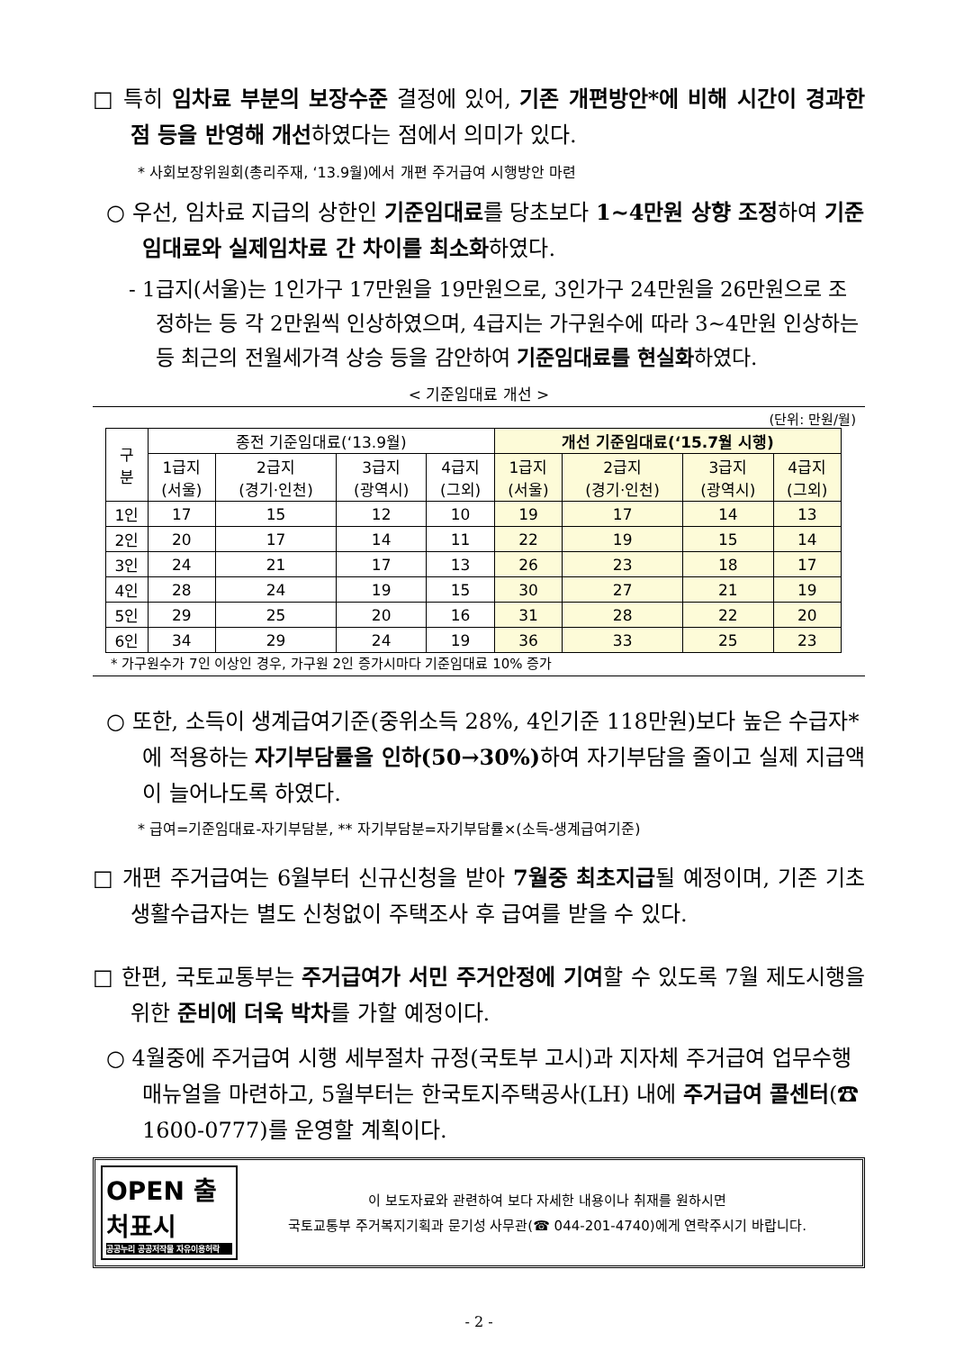□ 특히 임차료 부분의 보장수준 결정에 있어, 기존 개편방안*에 비해 시간이 경과한 점 등을 반영해 개선하였다는 점에서 의미가 있다.
* 사회보장위원회(총리주재, ‘13.9월)에서 개편 주거급여 시행방안 마련
○ 우선, 임차료 지급의 상한인 기준임대료를 당초보다 1~4만원 상향 조정하여 기준임대료와 실제임차료 간 차이를 최소화하였다.
- 1급지(서울)는 1인가구 17만원을 19만원으로, 3인가구 24만원을 26만원으로 조정하는 등 각 2만원씩 인상하였으며, 4급지는 가구원수에 따라 3~4만원 인상하는 등 최근의 전월세가격 상승 등을 감안하여 기준임대료를 현실화하였다.
< 기준임대료 개선 >
(단위: 만원/월)
| 구 분 | 종전 기준임대료(‘13.9월) | | | | 개선 기준임대료(‘15.7월 시행) | | | |
| --- | --- | --- | --- | --- | --- | --- | --- | --- |
| | 1급지 (서울) | 2급지 (경기·인천) | 3급지 (광역시) | 4급지 (그외) | 1급지 (서울) | 2급지 (경기·인천) | 3급지 (광역시) | 4급지 (그외) |
| 1인 | 17 | 15 | 12 | 10 | 19 | 17 | 14 | 13 |
| 2인 | 20 | 17 | 14 | 11 | 22 | 19 | 15 | 14 |
| 3인 | 24 | 21 | 17 | 13 | 26 | 23 | 18 | 17 |
| 4인 | 28 | 24 | 19 | 15 | 30 | 27 | 21 | 19 |
| 5인 | 29 | 25 | 20 | 16 | 31 | 28 | 22 | 20 |
| 6인 | 34 | 29 | 24 | 19 | 36 | 33 | 25 | 23 |
* 가구원수가 7인 이상인 경우, 가구원 2인 증가시마다 기준임대료 10% 증가
○ 또한, 소득이 생계급여기준(중위소득 28%, 4인기준 118만원)보다 높은 수급자*에 적용하는 자기부담률을 인하(50→30%) 하여 자기부담을 줄이고 실제 지급액이 늘어나도록 하였다.
* 급여=기준임대료-자기부담분, ** 자기부담분=자기부담률×(소득-생계급여기준)
□ 개편 주거급여는 6월부터 신규신청을 받아 7월중 최초지급될 예정이며, 기존 기초생활수급자는 별도 신청없이 주택조사 후 급여를 받을 수 있다.
□ 한편, 국토교통부는 주거급여가 서민 주거안정에 기여할 수 있도록 7월 제도시행을 위한 준비에 더욱 박차를 가할 예정이다.
○ 4월중에 주거급여 시행 세부절차 규정(국토부 고시)과 지자체 주거급여 업무수행 매뉴얼을 마련하고, 5월부터는 한국토지주택공사(LH) 내에 주거급여 콜센터(☎ 1600-0777)를 운영할 계획이다.
OPEN 출처표시
공공누리 공공저작물 자유이용허락
이 보도자료와 관련하여 보다 자세한 내용이나 취재를 원하시면
국토교통부 주거복지기획과 문기성 사무관(☎ 044-201-4740)에게 연락주시기 바랍니다.
- 2 -